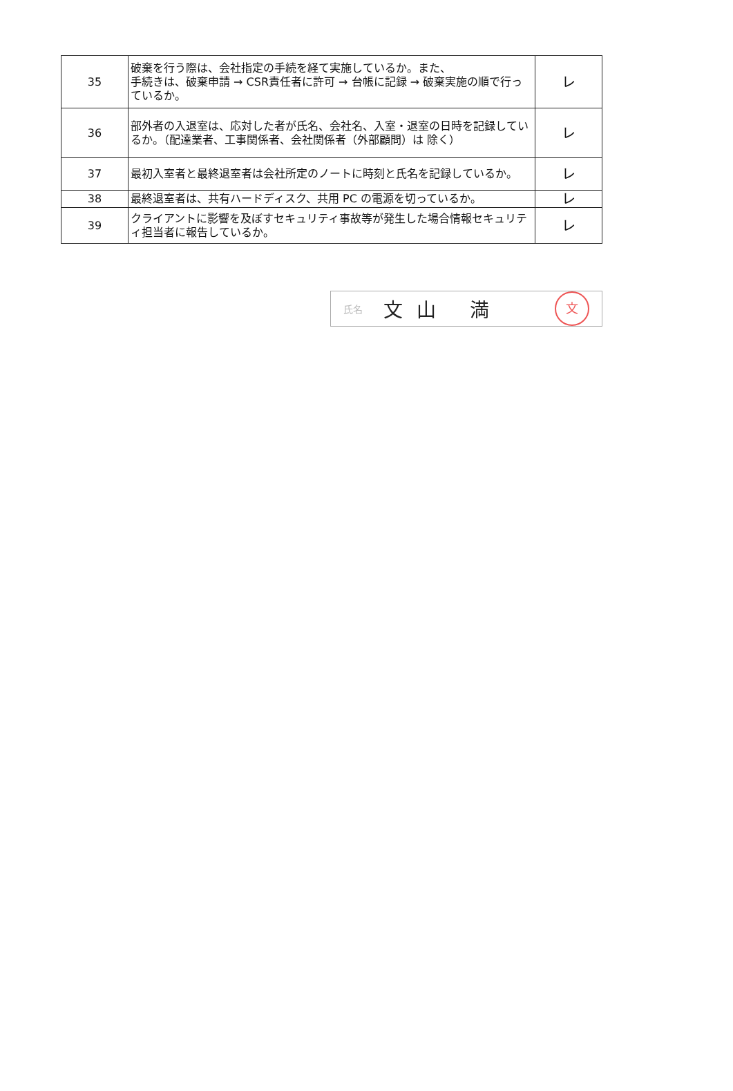| 35 | 破棄を行う際は、会社指定の手続を経て実施しているか。また、 手続きは、破棄申請 → CSR責任者に許可 → 台帳に記録 → 破棄実施の順で行っているか。 | レ |
| 36 | 部外者の入退室は、応対した者が氏名、会社名、入室・退室の日時を記録しているか。（配達業者、工事関係者、会社関係者（外部顧問）は 除く） | レ |
| 37 | 最初入室者と最終退室者は会社所定のノートに時刻と氏名を記録しているか。 | レ |
| 38 | 最終退室者は、共有ハードディスク、共用 PC の電源を切っているか。 | レ |
| 39 | クライアントに影響を及ぼすセキュリティ事故等が発生した場合情報セキュリティ担当者に報告しているか。 | レ |
氏名 文山 満
文